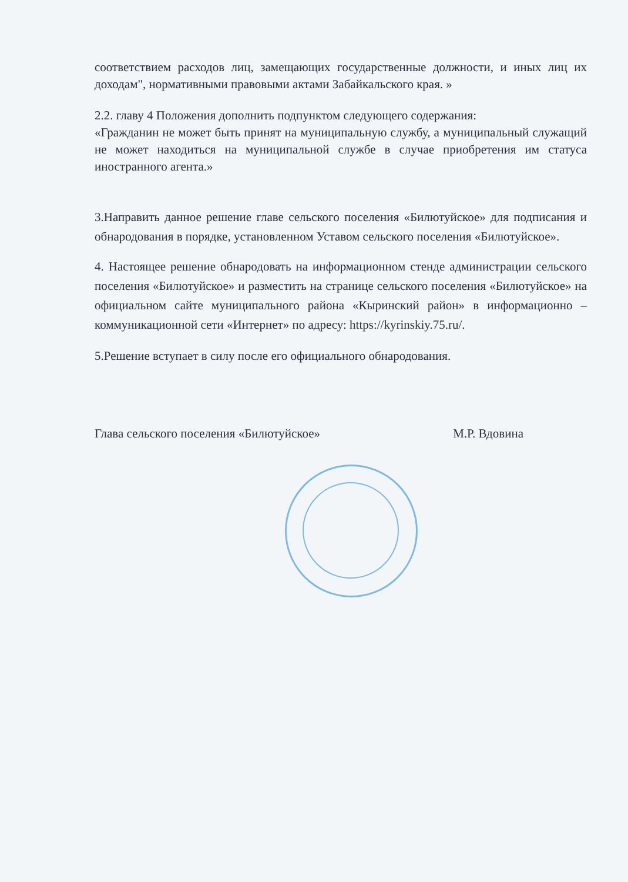соответствием расходов лиц, замещающих государственные должности, и иных лиц их доходам", нормативными правовыми актами Забайкальского края. »
2.2. главу 4 Положения дополнить подпунктом следующего содержания:
«Гражданин не может быть принят на муниципальную службу, а муниципальный служащий не может находиться на муниципальной службе в случае приобретения им статуса иностранного агента.»
3.Направить данное решение главе сельского поселения «Билютуйское» для подписания и обнародования в порядке, установленном Уставом сельского поселения «Билютуйское».
4. Настоящее решение обнародовать на информационном стенде администрации сельского поселения «Билютуйское» и разместить на странице сельского поселения «Билютуйское» на официальном сайте муниципального района «Кыринский район» в информационно – коммуникационной сети «Интернет» по адресу: https://kyrinskiy.75.ru/.
5.Решение вступает в силу после его официального обнародования.
Глава сельского поселения «Билютуйское» М.Р. Вдовина